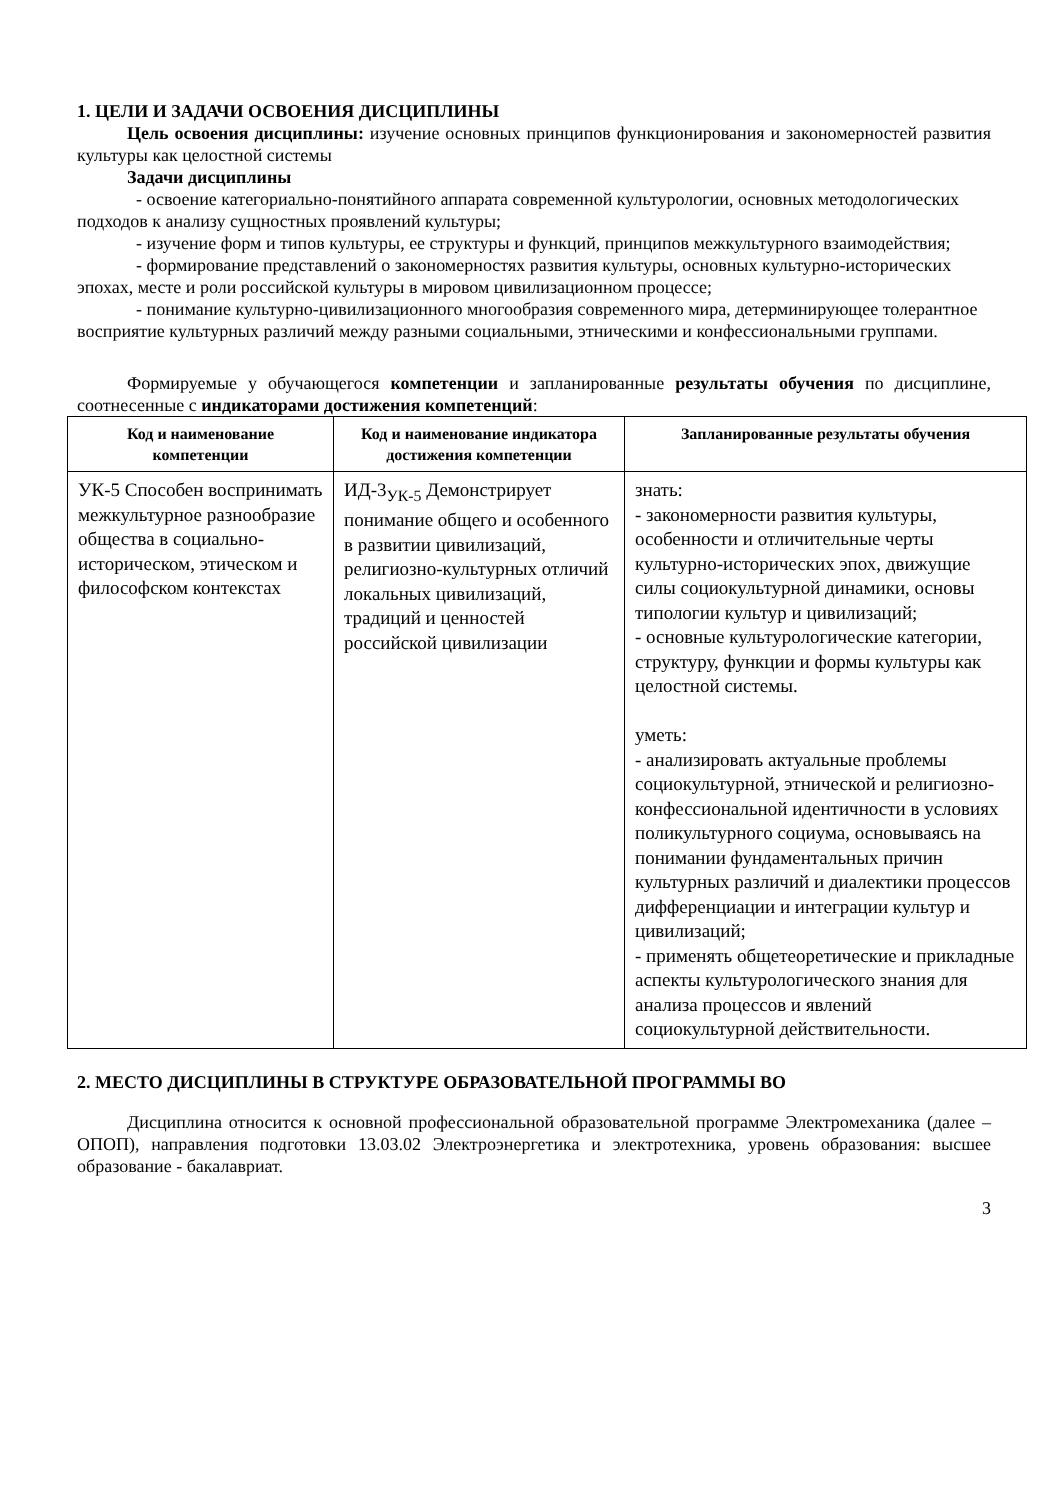1. ЦЕЛИ И ЗАДАЧИ ОСВОЕНИЯ ДИСЦИПЛИНЫ
Цель освоения дисциплины: изучение основных принципов функционирования и закономерностей развития культуры как целостной системы
Задачи дисциплины
- освоение категориально-понятийного аппарата современной культурологии, основных методологических подходов к анализу сущностных проявлений культуры;
- изучение форм и типов культуры, ее структуры и функций, принципов межкультурного взаимодействия;
- формирование представлений о закономерностях развития культуры, основных культурно-исторических эпохах, месте и роли российской культуры в мировом цивилизационном процессе;
- понимание культурно-цивилизационного многообразия современного мира, детерминирующее толерантное восприятие культурных различий между разными социальными, этническими и конфессиональными группами.
Формируемые у обучающегося компетенции и запланированные результаты обучения по дисциплине, соотнесенные с индикаторами достижения компетенций:
| Код и наименование компетенции | Код и наименование индикатора достижения компетенции | Запланированные результаты обучения |
| --- | --- | --- |
| УК-5 Способен воспринимать межкультурное разнообразие общества в социально-историческом, этическом и философском контекстах | ИД-3<sub>УК-5</sub> Демонстрирует понимание общего и особенного в развитии цивилизаций, религиозно-культурных отличий локальных цивилизаций, традиций и ценностей российской цивилизации | знать: - закономерности развития культуры, особенности и отличительные черты культурно-исторических эпох, движущие силы социокультурной динамики, основы типологии культур и цивилизаций; - основные культурологические категории, структуру, функции и формы культуры как целостной системы. уметь: - анализировать актуальные проблемы социокультурной, этнической и религиозно-конфессиональной идентичности в условиях поликультурного социума, основываясь на понимании фундаментальных причин культурных различий и диалектики процессов дифференциации и интеграции культур и цивилизаций; - применять общетеоретические и прикладные аспекты культурологического знания для анализа процессов и явлений социокультурной действительности. |
2. МЕСТО ДИСЦИПЛИНЫ В СТРУКТУРЕ ОБРАЗОВАТЕЛЬНОЙ ПРОГРАММЫ ВО
Дисциплина относится к основной профессиональной образовательной программе Электромеханика (далее – ОПОП), направления подготовки 13.03.02 Электроэнергетика и электротехника, уровень образования: высшее образование - бакалавриат.
3